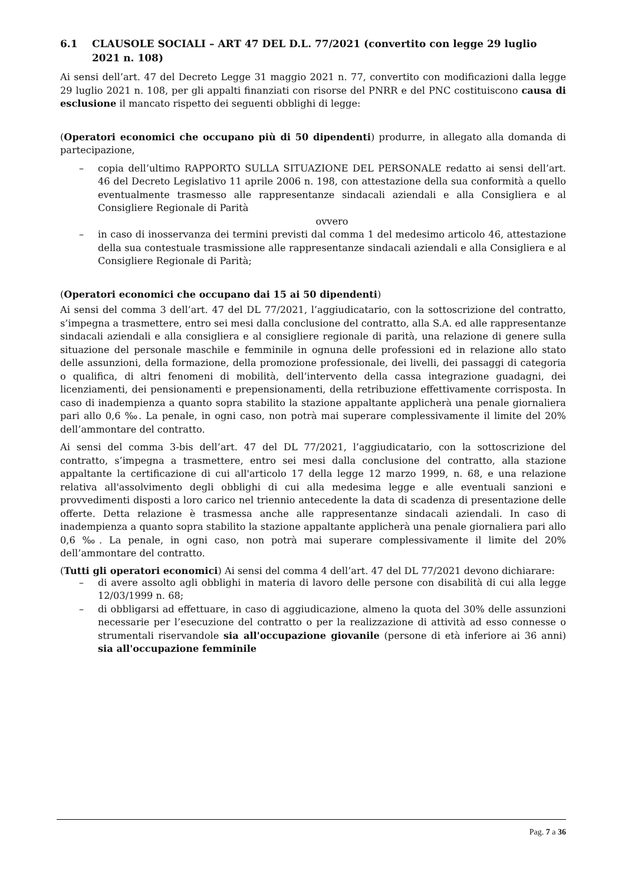6.1 CLAUSOLE SOCIALI – ART 47 DEL D.L. 77/2021 (convertito con legge 29 luglio 2021 n. 108)
Ai sensi dell’art. 47 del Decreto Legge 31 maggio 2021 n. 77, convertito con modificazioni dalla legge 29 luglio 2021 n. 108, per gli appalti finanziati con risorse del PNRR e del PNC costituiscono causa di esclusione il mancato rispetto dei seguenti obblighi di legge:
(Operatori economici che occupano più di 50 dipendenti) produrre, in allegato alla domanda di partecipazione,
– copia dell’ultimo RAPPORTO SULLA SITUAZIONE DEL PERSONALE redatto ai sensi dell’art. 46 del Decreto Legislativo 11 aprile 2006 n. 198, con attestazione della sua conformità a quello eventualmente trasmesso alle rappresentanze sindacali aziendali e alla Consigliera e al Consigliere Regionale di Parità
ovvero
– in caso di inosservanza dei termini previsti dal comma 1 del medesimo articolo 46, attestazione della sua contestuale trasmissione alle rappresentanze sindacali aziendali e alla Consigliera e al Consigliere Regionale di Parità;
(Operatori economici che occupano dai 15 ai 50 dipendenti)
Ai sensi del comma 3 dell’art. 47 del DL 77/2021, l’aggiudicatario, con la sottoscrizione del contratto, s’impegna a trasmettere, entro sei mesi dalla conclusione del contratto, alla S.A. ed alle rappresentanze sindacali aziendali e alla consigliera e al consigliere regionale di parità, una relazione di genere sulla situazione del personale maschile e femminile in ognuna delle professioni ed in relazione allo stato delle assunzioni, della formazione, della promozione professionale, dei livelli, dei passaggi di categoria o qualifica, di altri fenomeni di mobilità, dell’intervento della cassa integrazione guadagni, dei licenziamenti, dei pensionamenti e prepensionamenti, della retribuzione effettivamente corrisposta. In caso di inadempienza a quanto sopra stabilito la stazione appaltante applicherà una penale giornaliera pari allo 0,6 ‰. La penale, in ogni caso, non potrà mai superare complessivamente il limite del 20% dell’ammontare del contratto.
Ai sensi del comma 3-bis dell’art. 47 del DL 77/2021, l’aggiudicatario, con la sottoscrizione del contratto, s’impegna a trasmettere, entro sei mesi dalla conclusione del contratto, alla stazione appaltante la certificazione di cui all'articolo 17 della legge 12 marzo 1999, n. 68, e una relazione relativa all'assolvimento degli obblighi di cui alla medesima legge e alle eventuali sanzioni e provvedimenti disposti a loro carico nel triennio antecedente la data di scadenza di presentazione delle offerte. Detta relazione è trasmessa anche alle rappresentanze sindacali aziendali. In caso di inadempienza a quanto sopra stabilito la stazione appaltante applicherà una penale giornaliera pari allo 0,6 ‰. La penale, in ogni caso, non potrà mai superare complessivamente il limite del 20% dell’ammontare del contratto.
(Tutti gli operatori economici) Ai sensi del comma 4 dell’art. 47 del DL 77/2021 devono dichiarare:
– di avere assolto agli obblighi in materia di lavoro delle persone con disabilità di cui alla legge 12/03/1999 n. 68;
– di obbligarsi ad effettuare, in caso di aggiudicazione, almeno la quota del 30% delle assunzioni necessarie per l’esecuzione del contratto o per la realizzazione di attività ad esso connesse o strumentali riservandole sia all'occupazione giovanile (persone di età inferiore ai 36 anni) sia all'occupazione femminile
Pag. 7 a 36